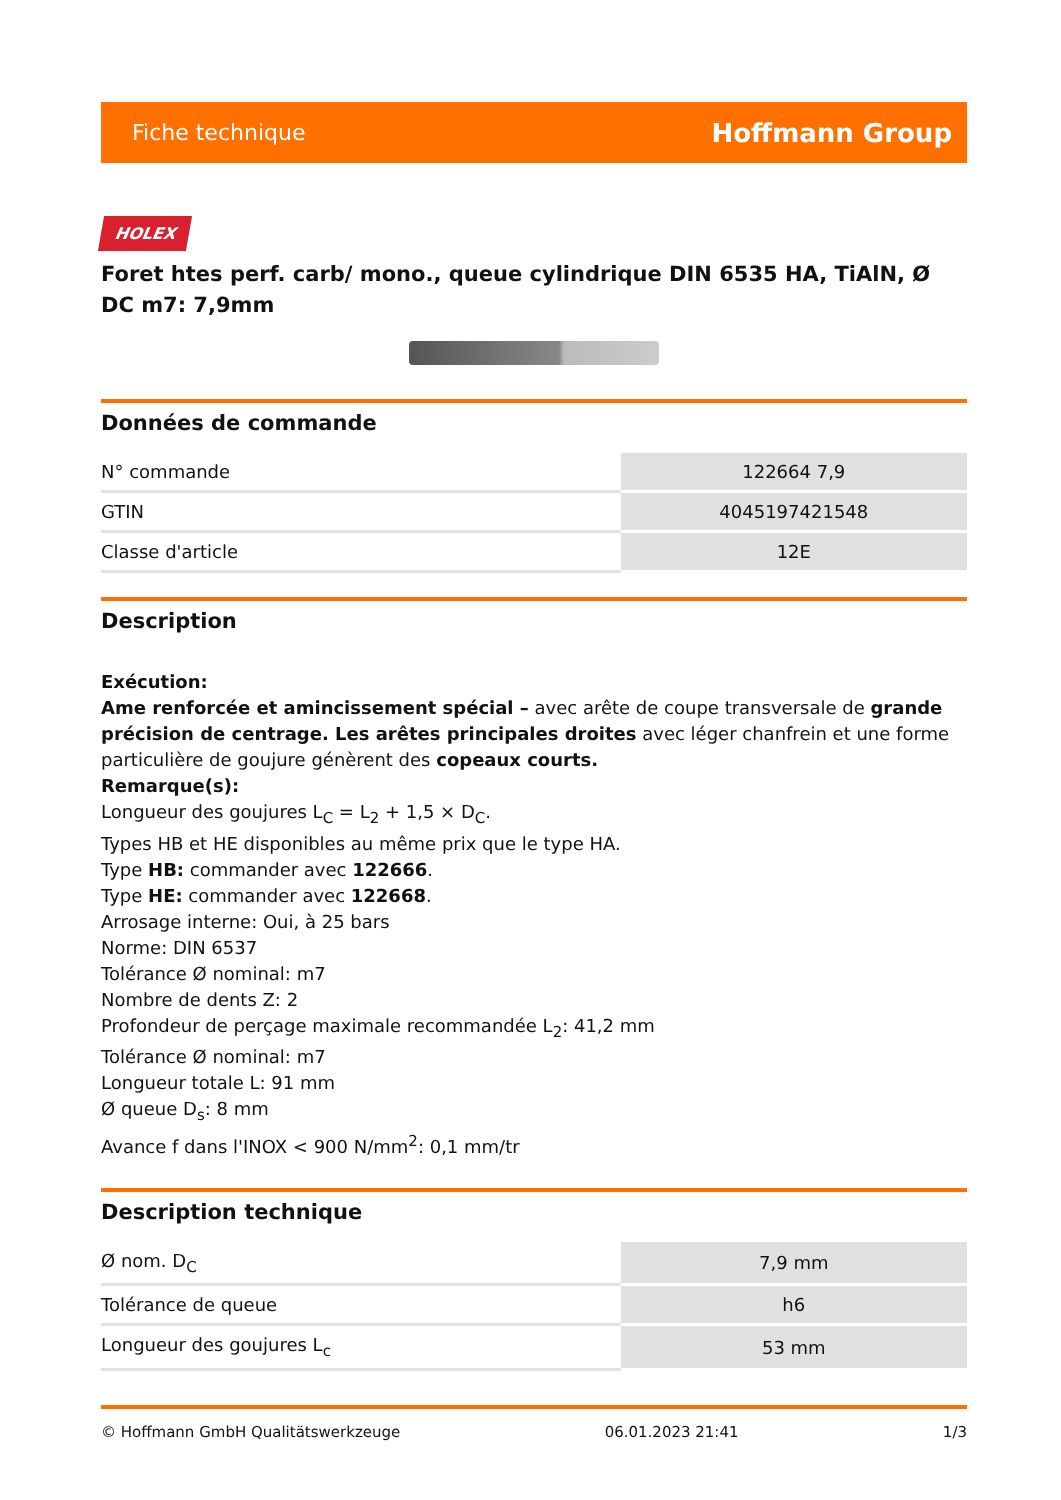Fiche technique Hoffmann Group
HOLEX
Foret htes perf. carb/ mono., queue cylindrique DIN 6535 HA, TiAlN, Ø DC m7: 7,9mm
Données de commande
| N° commande | 122664 7,9 |
| GTIN | 4045197421548 |
| Classe d'article | 12E |
Description
Exécution:
Ame renforcée et amincissement spécial – avec arête de coupe transversale de grande précision de centrage. Les arêtes principales droites avec léger chanfrein et une forme particulière de goujure génèrent des copeaux courts.
Remarque(s):
Longueur des goujures L<sub>C</sub> = L<sub>2</sub> + 1,5 × D<sub>C</sub>.
Types HB et HE disponibles au même prix que le type HA.
Type HB: commander avec 122666.
Type HE: commander avec 122668.
Arrosage interne: Oui, à 25 bars
Norme: DIN 6537
Tolérance Ø nominal: m7
Nombre de dents Z: 2
Profondeur de perçage maximale recommandée L<sub>2</sub>: 41,2 mm
Tolérance Ø nominal: m7
Longueur totale L: 91 mm
Ø queue D<sub>s</sub>: 8 mm
Avance f dans l'INOX < 900 N/mm<sup>2</sup>: 0,1 mm/tr
Description technique
| Ø nom. D<sub>C</sub> | 7,9 mm |
| Tolérance de queue | h6 |
| Longueur des goujures L<sub>c</sub> | 53 mm |
© Hoffmann GmbH Qualitätswerkzeuge 06.01.2023 21:41 1/3